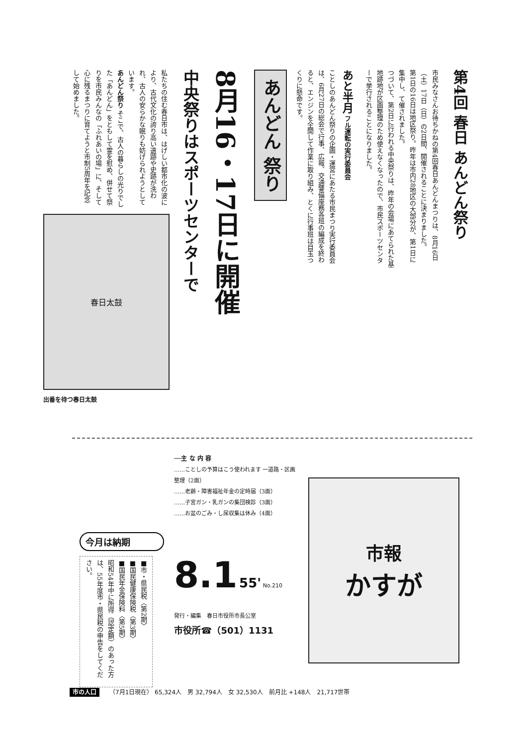第4回 春日 あんどん祭り
市民みなさんお待ちかねの第4回春日あんどんまつりは、8月16日（土）17日（日）の2日間、開催されることに決まりました。
第1日の16日は地区祭り。昨年は市内28地区の大部分が、第1日に集中し、て催されました。
つづいて、第2日に行われる中央祭りは、昨年の会場にあてられた基地跡地が区画整理のため使えなくなったので、市民スポーツセンターで挙行されることになりました。
あと半月 フル運転の実行委員会
ことしのあんどん祭りの企画・運営にあたる市民まつり実行委員会は、6月27日の総会で行事、広報、交通警備座務各班の編成を終わると、エンジンを全開して作業に取り組み、とくに行事班は目玉つくりに懸命です。
あんどん 祭り
8月16・17日に開催
中央祭りはスポーツセンターで
私たちの住む春日市は、はげしい都市化の波により、古代文化の誇り高い遺跡や史跡が洗われ、古人の安らかな眠りも妨げられようとしています。
あんどん祭り そこで、古人の暮らしの光りでした「あんどん」をともして霊を慰め、併せて祭りを市民みんなの「ふれあいの場」に、そして心に残るまつりに育てようと市制5周年を記念して始めました。
春日太鼓
出番を待つ春日太鼓
今月は納期
■市・県民税〈第2期〉
■国民健康保険税〈第3期〉
■国民年金保険料〈第5期〉
昭和54年中に所得（認定額）のあった方は、55年度市・県民税の申告をしてください。
──主 な 内 容
……ことしの予算はこう使われます 一道路・区画整理（2面）
……老齢・障害福祉年金の定時届（3面）
……子宮ガン・乳ガンの集団検診（3面）
……お盆のごみ・し尿収集は休み（4面）
8.1 55' No.210
発行・編集　春日市役所市長公室
市役所☎（501）1131
市報
かすが
市の人口 （7月1日現在） 65,324人　男 32,794人　女 32,530人　前月比 +148人　21,717世帯